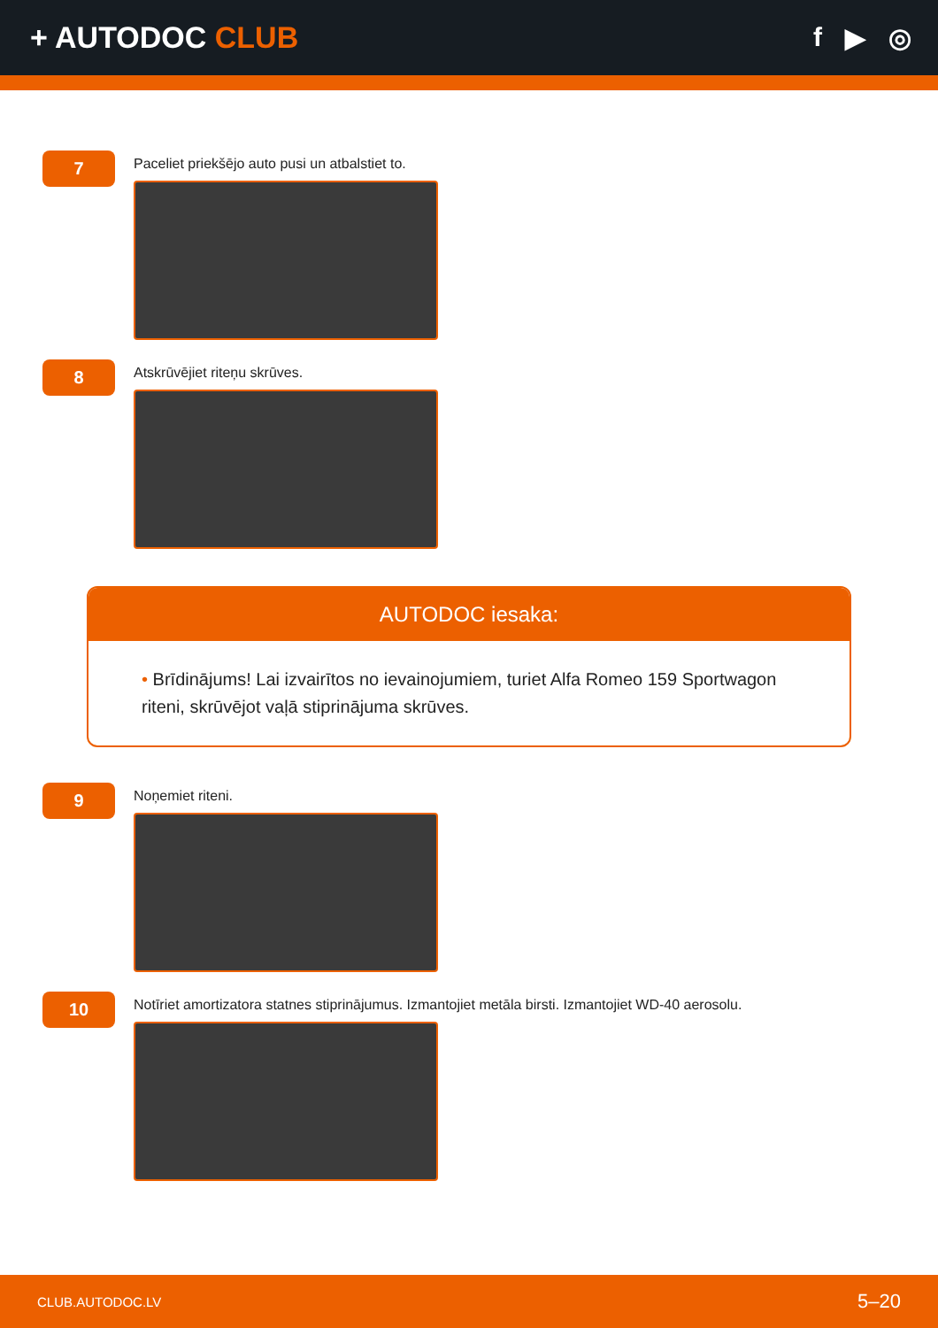+ AUTODOC CLUB f ▶ ◎
7
Paceliet priekšējo auto pusi un atbalstiet to.
8
Atskrūvējiet riteņu skrūves.
AUTODOC iesaka:
• Brīdinājums! Lai izvairītos no ievainojumiem, turiet Alfa Romeo 159 Sportwagon riteni, skrūvējot vaļā stiprinājuma skrūves.
9
Noņemiet riteni.
10
Notīriet amortizatora statnes stiprinājumus. Izmantojiet metāla birsti. Izmantojiet WD-40 aerosolu.
CLUB.AUTODOC.LV 5–20